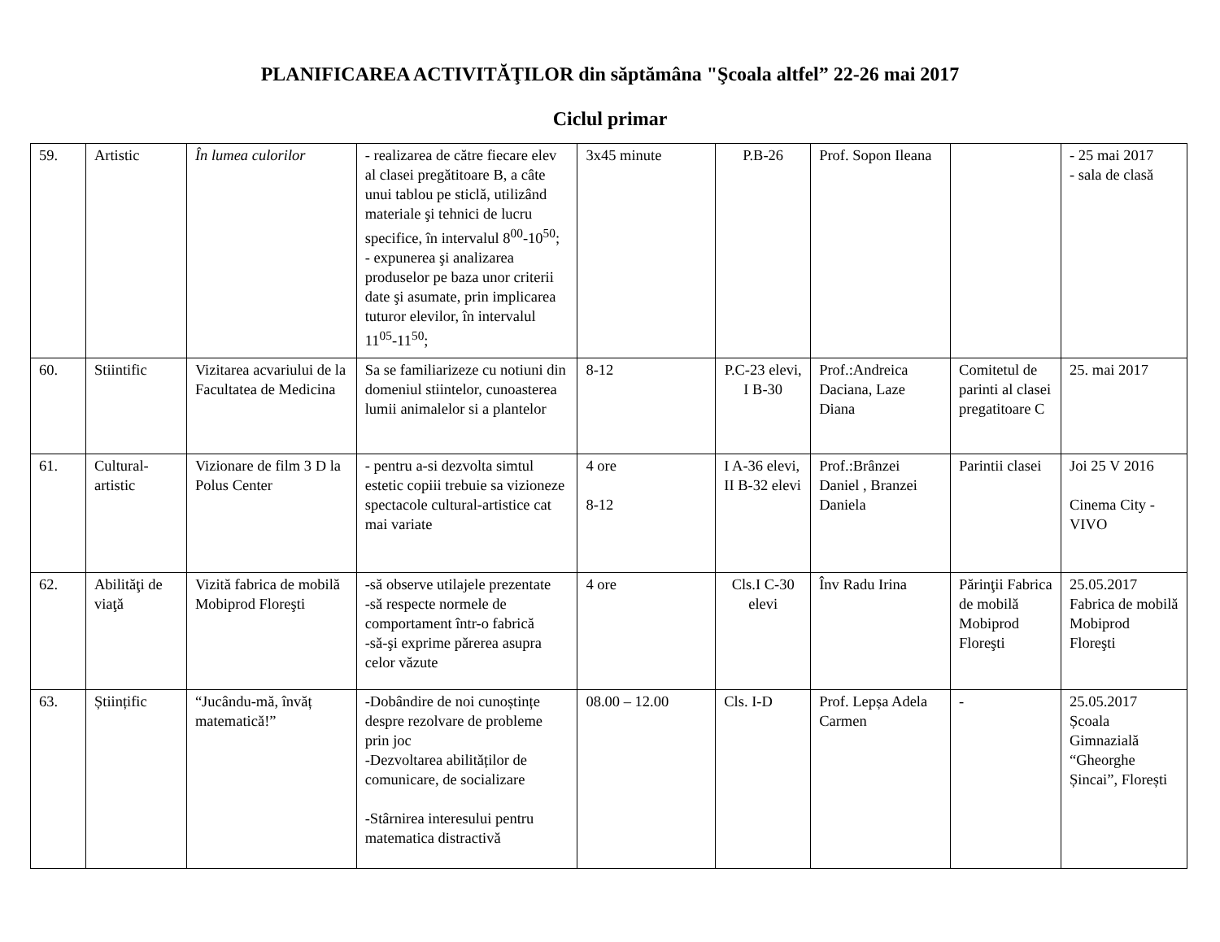PLANIFICAREA ACTIVITĂŢILOR din săptămâna "Şcoala altfel” 22-26 mai 2017
Ciclul primar
| 59. | Artistic | În lumea culorilor | - realizarea de către fiecare elev al clasei pregătitoare B, a câte unui tablou pe sticlă, utilizând materiale şi tehnici de lucru specifice, în intervalul 8<sup>00</sup>-10<sup>50</sup>; - expunerea şi analizarea produselor pe baza unor criterii date şi asumate, prin implicarea tuturor elevilor, în intervalul 11<sup>05</sup>-11<sup>50</sup>; | 3x45 minute | P.B-26 | Prof. Sopon Ileana | | - 25 mai 2017 - sala de clasă |
| 60. | Stiintific | Vizitarea acvariului de la Facultatea de Medicina | Sa se familiarizeze cu notiuni din domeniul stiintelor, cunoasterea lumii animalelor si a plantelor | 8-12 | P.C-23 elevi, I B-30 | Prof.:Andreica Daciana, Laze Diana | Comitetul de parinti al clasei pregatitoare C | 25. mai 2017 |
| 61. | Cultural-artistic | Vizionare de film 3 D la Polus Center | - pentru a-si dezvolta simtul estetic copiii trebuie sa vizioneze spectacole cultural-artistice cat mai variate | 4 ore 8-12 | I A-36 elevi, II B-32 elevi | Prof.:Brânzei Daniel , Branzei Daniela | Parintii clasei | Joi 25 V 2016 Cinema City - VIVO |
| 62. | Abilităţi de viaţă | Vizită fabrica de mobilă Mobiprod Floreşti | -să observe utilajele prezentate -să respecte normele de comportament într-o fabrică -să-şi exprime părerea asupra celor văzute | 4 ore | Cls.I C-30 elevi | Înv Radu Irina | Părinţii Fabrica de mobilă Mobiprod Floreşti | 25.05.2017 Fabrica de mobilă Mobiprod Floreşti |
| 63. | Științific | “Jucându-mă, învăț matematică!” | -Dobândire de noi cunoștințe despre rezolvare de probleme prin joc -Dezvoltarea abilităților de comunicare, de socializare -Stârnirea interesului pentru matematica distractivă | 08.00 – 12.00 | Cls. I-D | Prof. Lepșa Adela Carmen | - | 25.05.2017 Școala Gimnazială “Gheorghe Șincai”, Florești |